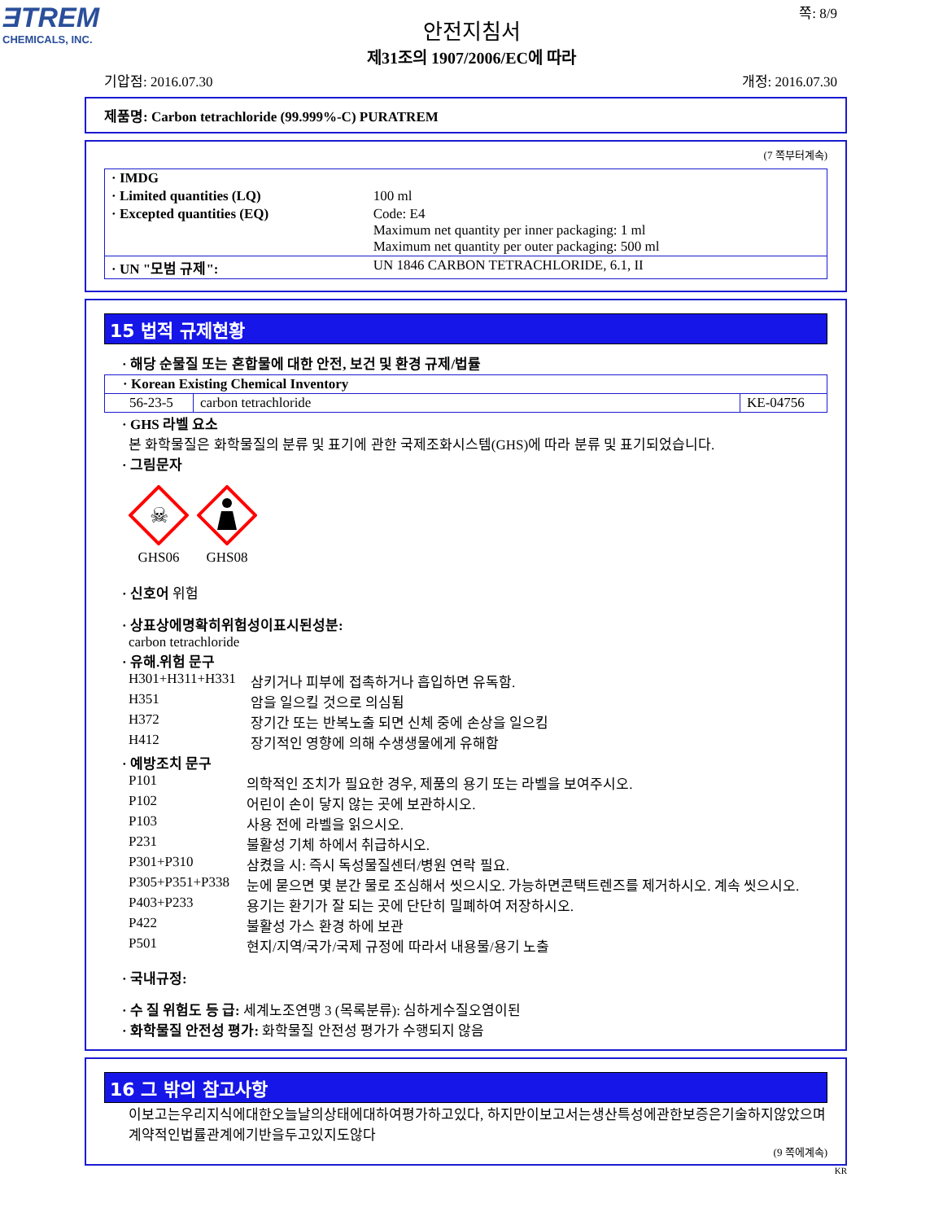ƎTREM
CHEMICALS, INC.
쪽: 8/9
안전지침서
제31조의 1907/2006/EC에 따라
기압점: 2016.07.30 개정: 2016.07.30
제품명: Carbon tetrachloride (99.999%-C) PURATREM
(7 쪽부터계속)
| · IMDG | |
| · Limited quantities (LQ) | 100 ml |
| · Excepted quantities (EQ) | Code: E4 Maximum net quantity per inner packaging: 1 ml Maximum net quantity per outer packaging: 500 ml |
| · UN "모범 규제": | UN 1846 CARBON TETRACHLORIDE, 6.1, II |
15 법적 규제현황
· 해당 순물질 또는 혼합물에 대한 안전, 보건 및 환경 규제/법률
| · Korean Existing Chemical Inventory | | |
| 56-23-5 | carbon tetrachloride | KE-04756 |
· GHS 라벨 요소
본 화학물질은 화학물질의 분류 및 표기에 관한 국제조화시스템(GHS)에 따라 분류 및 표기되었습니다.
· 그림문자
☠
GHS06
GHS08
· 신호어 위험
· 상표상에명확히위험성이표시된성분:
carbon tetrachloride
· 유해.위험 문구
| H301+H311+H331 | 삼키거나 피부에 접촉하거나 흡입하면 유독함. |
| H351 | 암을 일으킬 것으로 의심됨 |
| H372 | 장기간 또는 반복노출 되면 신체 중에 손상을 일으킴 |
| H412 | 장기적인 영향에 의해 수생생물에게 유해함 |
· 예방조치 문구
| P101 | 의학적인 조치가 필요한 경우, 제품의 용기 또는 라벨을 보여주시오. |
| P102 | 어린이 손이 닿지 않는 곳에 보관하시오. |
| P103 | 사용 전에 라벨을 읽으시오. |
| P231 | 불활성 기체 하에서 취급하시오. |
| P301+P310 | 삼켰을 시: 즉시 독성물질센터/병원 연락 필요. |
| P305+P351+P338 | 눈에 묻으면 몇 분간 물로 조심해서 씻으시오. 가능하면콘택트렌즈를 제거하시오. 계속 씻으시오. |
| P403+P233 | 용기는 환기가 잘 되는 곳에 단단히 밀폐하여 저장하시오. |
| P422 | 불활성 가스 환경 하에 보관 |
| P501 | 현지/지역/국가/국제 규정에 따라서 내용물/용기 노출 |
· 국내규정:
· 수 질 위험도 등 급: 세계노조연맹 3 (목록분류): 심하게수질오염이된
· 화학물질 안전성 평가: 화학물질 안전성 평가가 수행되지 않음
16 그 밖의 참고사항
이보고는우리지식에대한오늘날의상태에대하여평가하고있다, 하지만이보고서는생산특성에관한보증은기술하지않았으며계약적인법률관계에기반을두고있지도않다
(9 쪽에계속)
KR